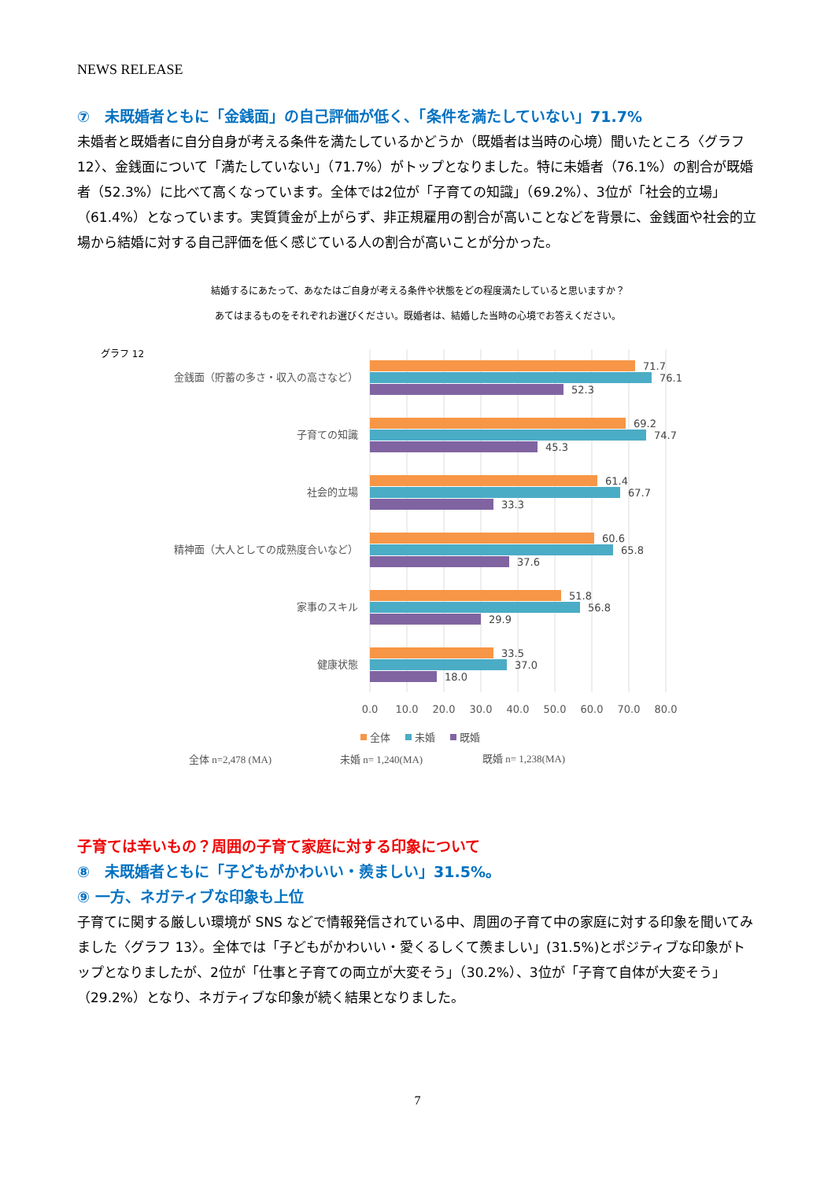NEWS RELEASE
⑦　未既婚者ともに「金銭面」の自己評価が低く、「条件を満たしていない」71.7%
未婚者と既婚者に自分自身が考える条件を満たしているかどうか（既婚者は当時の心境）聞いたところ〈グラフ 12〉、金銭面について「満たしていない」（71.7%）がトップとなりました。特に未婚者（76.1%）の割合が既婚者（52.3%）に比べて高くなっています。全体では2位が「子育ての知識」（69.2%）、3位が「社会的立場」（61.4%）となっています。実質賃金が上がらず、非正規雇用の割合が高いことなどを背景に、金銭面や社会的立場から結婚に対する自己評価を低く感じている人の割合が高いことが分かった。
結婚するにあたって、あなたはご自身が考える条件や状態をどの程度満たしていると思いますか？
あてはまるものをそれぞれお選びください。既婚者は、結婚した当時の心境でお答えください。
グラフ 12
金銭面（貯蓄の多さ・収入の高さなど）
子育ての知識
社会的立場
精神面（大人としての成熟度合いなど）
家事のスキル
健康状態
71.7
76.1
52.3
69.2
74.7
45.3
61.4
67.7
33.3
60.6
65.8
37.6
51.8
56.8
29.9
33.5
37.0
18.0
0.0
10.0
20.0
30.0
40.0
50.0
60.0
70.0
80.0
全体
未婚
既婚
全体 n=2,478 (MA)
未婚 n= 1,240(MA)
既婚 n= 1,238(MA)
子育ては辛いもの？周囲の子育て家庭に対する印象について
⑧　未既婚者ともに「子どもがかわいい・羨ましい」31.5%。
⑨ 一方、ネガティブな印象も上位
子育てに関する厳しい環境が SNS などで情報発信されている中、周囲の子育て中の家庭に対する印象を聞いてみました〈グラフ 13〉。全体では「子どもがかわいい・愛くるしくて羨ましい」(31.5%)とポジティブな印象がトップとなりましたが、2位が「仕事と子育ての両立が大変そう」（30.2%）、3位が「子育て自体が大変そう」（29.2%）となり、ネガティブな印象が続く結果となりました。
7